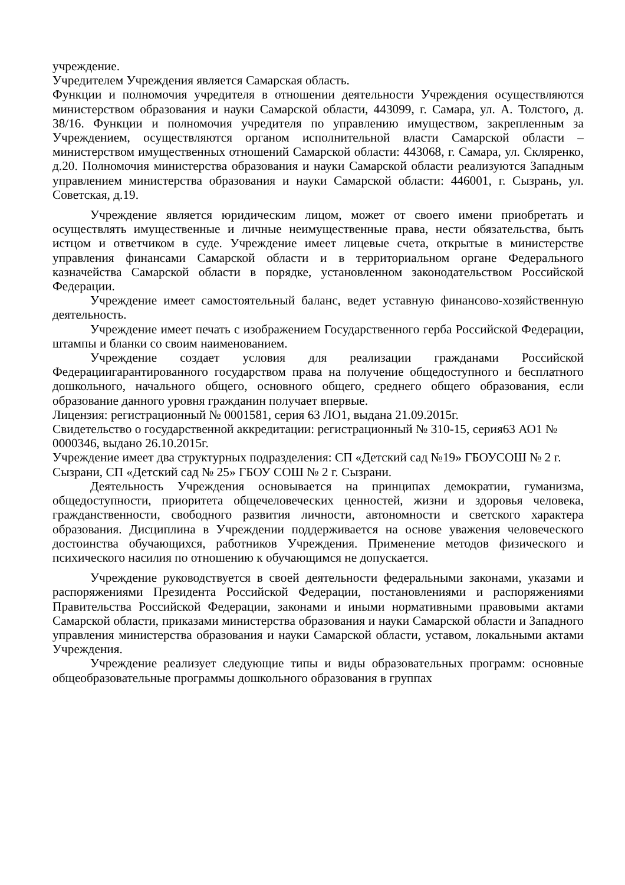учреждение.
Учредителем Учреждения является Самарская область.
Функции и полномочия учредителя в отношении деятельности Учреждения осуществляются министерством образования и науки Самарской области, 443099, г. Самара, ул. А. Толстого, д. 38/16. Функции и полномочия учредителя по управлению имуществом, закрепленным за Учреждением, осуществляются органом исполнительной власти Самарской области – министерством имущественных отношений Самарской области: 443068, г. Самара, ул. Скляренко, д.20. Полномочия министерства образования и науки Самарской области реализуются Западным управлением министерства образования и науки Самарской области: 446001, г. Сызрань, ул. Советская, д.19.
Учреждение является юридическим лицом, может от своего имени приобретать и осуществлять имущественные и личные неимущественные права, нести обязательства, быть истцом и ответчиком в суде. Учреждение имеет лицевые счета, открытые в министерстве управления финансами Самарской области и в территориальном органе Федерального казначейства Самарской области в порядке, установленном законодательством Российской Федерации.
Учреждение имеет самостоятельный баланс, ведет уставную финансово-хозяйственную деятельность.
Учреждение имеет печать с изображением Государственного герба Российской Федерации, штампы и бланки со своим наименованием.
Учреждение создает условия для реализации гражданами Российской Федерациигарантированного государством права на получение общедоступного и бесплатного дошкольного, начального общего, основного общего, среднего общего образования, если образование данного уровня гражданин получает впервые.
Лицензия: регистрационный № 0001581, серия 63 ЛО1, выдана 21.09.2015г.
Свидетельство о государственной аккредитации: регистрационный № 310-15, серия63 АО1 № 0000346, выдано 26.10.2015г.
Учреждение имеет два структурных подразделения: СП «Детский сад №19» ГБОУСОШ № 2 г. Сызрани, СП «Детский сад № 25» ГБОУ СОШ № 2 г. Сызрани.
Деятельность Учреждения основывается на принципах демократии, гуманизма, общедоступности, приоритета общечеловеческих ценностей, жизни и здоровья человека, гражданственности, свободного развития личности, автономности и светского характера образования. Дисциплина в Учреждении поддерживается на основе уважения человеческого достоинства обучающихся, работников Учреждения. Применение методов физического и психического насилия по отношению к обучающимся не допускается.
Учреждение руководствуется в своей деятельности федеральными законами, указами и распоряжениями Президента Российской Федерации, постановлениями и распоряжениями Правительства Российской Федерации, законами и иными нормативными правовыми актами Самарской области, приказами министерства образования и науки Самарской области и Западного управления министерства образования и науки Самарской области, уставом, локальными актами Учреждения.
Учреждение реализует следующие типы и виды образовательных программ: основные общеобразовательные программы дошкольного образования в группах